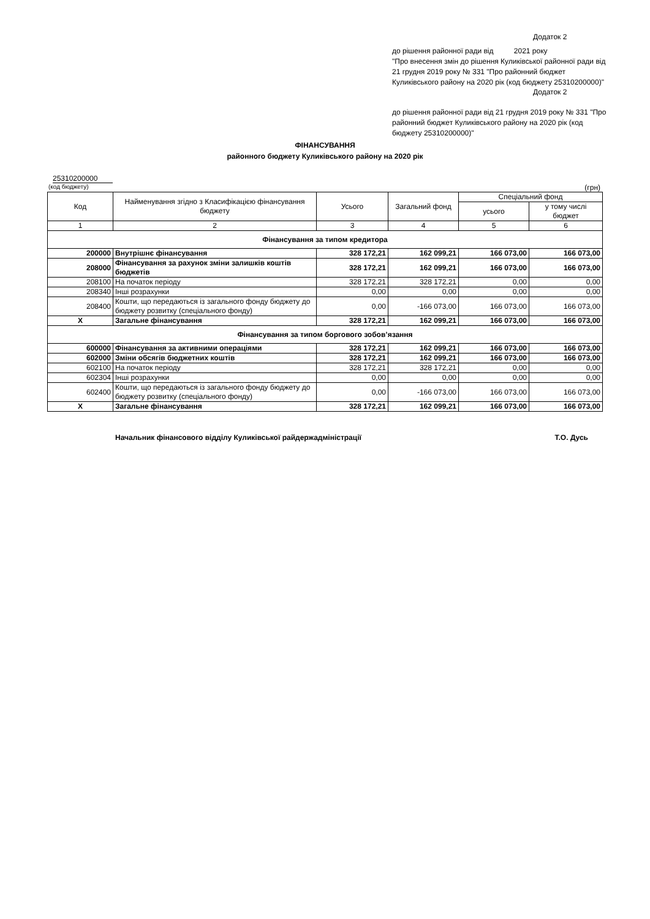Додаток 2
до рішення районної ради від 2021 року
"Про внесення змін до рішення Куликівської районної ради від 21 грудня 2019 року № 331 "Про районний бюджет Куликівського району на 2020 рік (код бюджету 25310200000)"
Додаток 2
до рішення районної ради від 21 грудня 2019 року № 331 "Про районний бюджет Куликівського району на 2020 рік (код бюджету 25310200000)"
ФІНАНСУВАННЯ
районного бюджету Куликівського району на 2020 рік
25310200000
(код бюджету) (грн)
| Код | Найменування згідно з Класифікацією фінансування бюджету | Усього | Загальний фонд | Спеціальний фонд | |
| --- | --- | --- | --- | --- | --- |
| | | | | усього | у тому числі бюджет |
| 1 | 2 | 3 | 4 | 5 | 6 |
| Фінансування за типом кредитора | | | | | |
| 200000 | Внутрішнє фінансування | 328 172,21 | 162 099,21 | 166 073,00 | 166 073,00 |
| 208000 | Фінансування за рахунок зміни залишків коштів бюджетів | 328 172,21 | 162 099,21 | 166 073,00 | 166 073,00 |
| 208100 | На початок періоду | 328 172,21 | 328 172,21 | 0,00 | 0,00 |
| 208340 | Інші розрахунки | 0,00 | 0,00 | 0,00 | 0,00 |
| 208400 | Кошти, що передаються із загального фонду бюджету до бюджету розвитку (спеціального фонду) | 0,00 | -166 073,00 | 166 073,00 | 166 073,00 |
| X | Загальне фінансування | 328 172,21 | 162 099,21 | 166 073,00 | 166 073,00 |
| Фінансування за типом боргового зобов’язання | | | | | |
| 600000 | Фінансування за активними операціями | 328 172,21 | 162 099,21 | 166 073,00 | 166 073,00 |
| 602000 | Зміни обсягів бюджетних коштів | 328 172,21 | 162 099,21 | 166 073,00 | 166 073,00 |
| 602100 | На початок періоду | 328 172,21 | 328 172,21 | 0,00 | 0,00 |
| 602304 | Інші розрахунки | 0,00 | 0,00 | 0,00 | 0,00 |
| 602400 | Кошти, що передаються із загального фонду бюджету до бюджету розвитку (спеціального фонду) | 0,00 | -166 073,00 | 166 073,00 | 166 073,00 |
| X | Загальне фінансування | 328 172,21 | 162 099,21 | 166 073,00 | 166 073,00 |
Начальник фінансового відділу Куликівської райдержадміністрації Т.О. Дусь